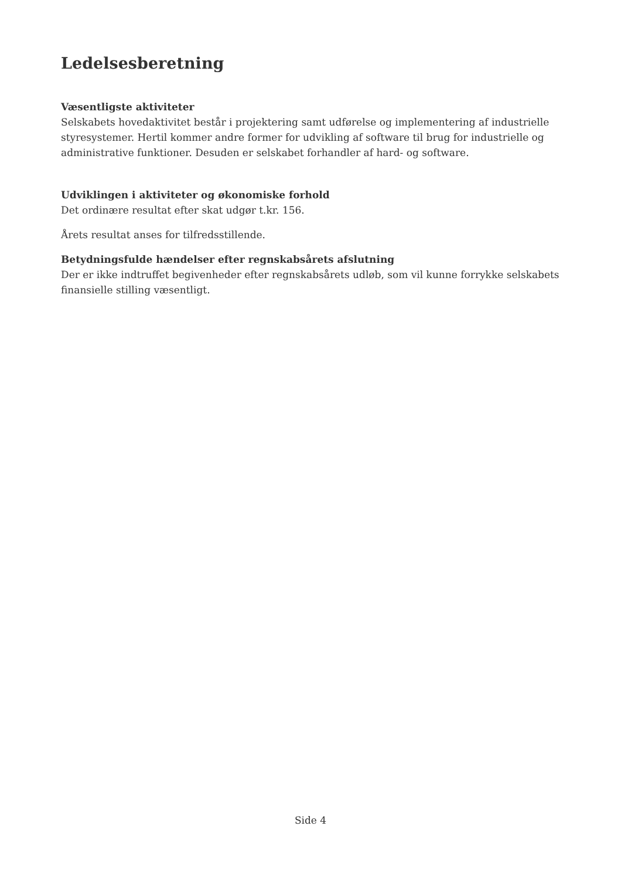Ledelsesberetning
Væsentligste aktiviteter
Selskabets hovedaktivitet består i projektering samt udførelse og implementering af industrielle styresystemer. Hertil kommer andre former for udvikling af software til brug for industrielle og administrative funktioner. Desuden er selskabet forhandler af hard- og software.
Udviklingen i aktiviteter og økonomiske forhold
Det ordinære resultat efter skat udgør t.kr. 156.
Årets resultat anses for tilfredsstillende.
Betydningsfulde hændelser efter regnskabsårets afslutning
Der er ikke indtruffet begivenheder efter regnskabsårets udløb, som vil kunne forrykke selskabets finansielle stilling væsentligt.
Side 4